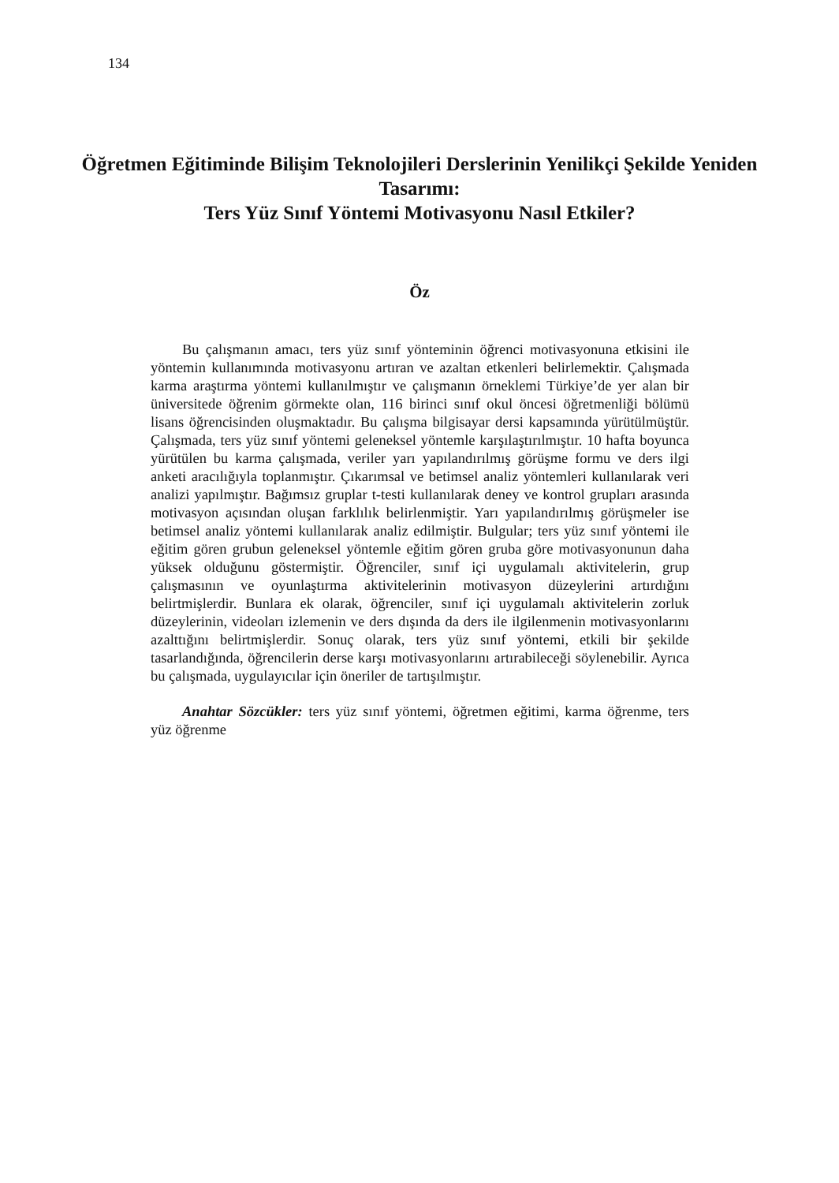134
Öğretmen Eğitiminde Bilişim Teknolojileri Derslerinin Yenilikçi Şekilde Yeniden Tasarımı:
Ters Yüz Sınıf Yöntemi Motivasyonu Nasıl Etkiler?
Öz
Bu çalışmanın amacı, ters yüz sınıf yönteminin öğrenci motivasyonuna etkisini ile yöntemin kullanımında motivasyonu artıran ve azaltan etkenleri belirlemektir. Çalışmada karma araştırma yöntemi kullanılmıştır ve çalışmanın örneklemi Türkiye’de yer alan bir üniversitede öğrenim görmekte olan, 116 birinci sınıf okul öncesi öğretmenliği bölümü lisans öğrencisinden oluşmaktadır. Bu çalışma bilgisayar dersi kapsamında yürütülmüştür. Çalışmada, ters yüz sınıf yöntemi geleneksel yöntemle karşılaştırılmıştır. 10 hafta boyunca yürütülen bu karma çalışmada, veriler yarı yapılandırılmış görüşme formu ve ders ilgi anketi aracılığıyla toplanmıştır. Çıkarımsal ve betimsel analiz yöntemleri kullanılarak veri analizi yapılmıştır. Bağımsız gruplar t-testi kullanılarak deney ve kontrol grupları arasında motivasyon açısından oluşan farklılık belirlenmiştir. Yarı yapılandırılmış görüşmeler ise betimsel analiz yöntemi kullanılarak analiz edilmiştir. Bulgular; ters yüz sınıf yöntemi ile eğitim gören grubun geleneksel yöntemle eğitim gören gruba göre motivasyonunun daha yüksek olduğunu göstermiştir. Öğrenciler, sınıf içi uygulamalı aktivitelerin, grup çalışmasının ve oyunlaştırma aktivitelerinin motivasyon düzeylerini artırdığını belirtmişlerdir. Bunlara ek olarak, öğrenciler, sınıf içi uygulamalı aktivitelerin zorluk düzeylerinin, videoları izlemenin ve ders dışında da ders ile ilgilenmenin motivasyonlarını azalttığını belirtmişlerdir. Sonuç olarak, ters yüz sınıf yöntemi, etkili bir şekilde tasarlandığında, öğrencilerin derse karşı motivasyonlarını artırabileceği söylenebilir. Ayrıca bu çalışmada, uygulayıcılar için öneriler de tartışılmıştır.
Anahtar Sözcükler: ters yüz sınıf yöntemi, öğretmen eğitimi, karma öğrenme, ters yüz öğrenme